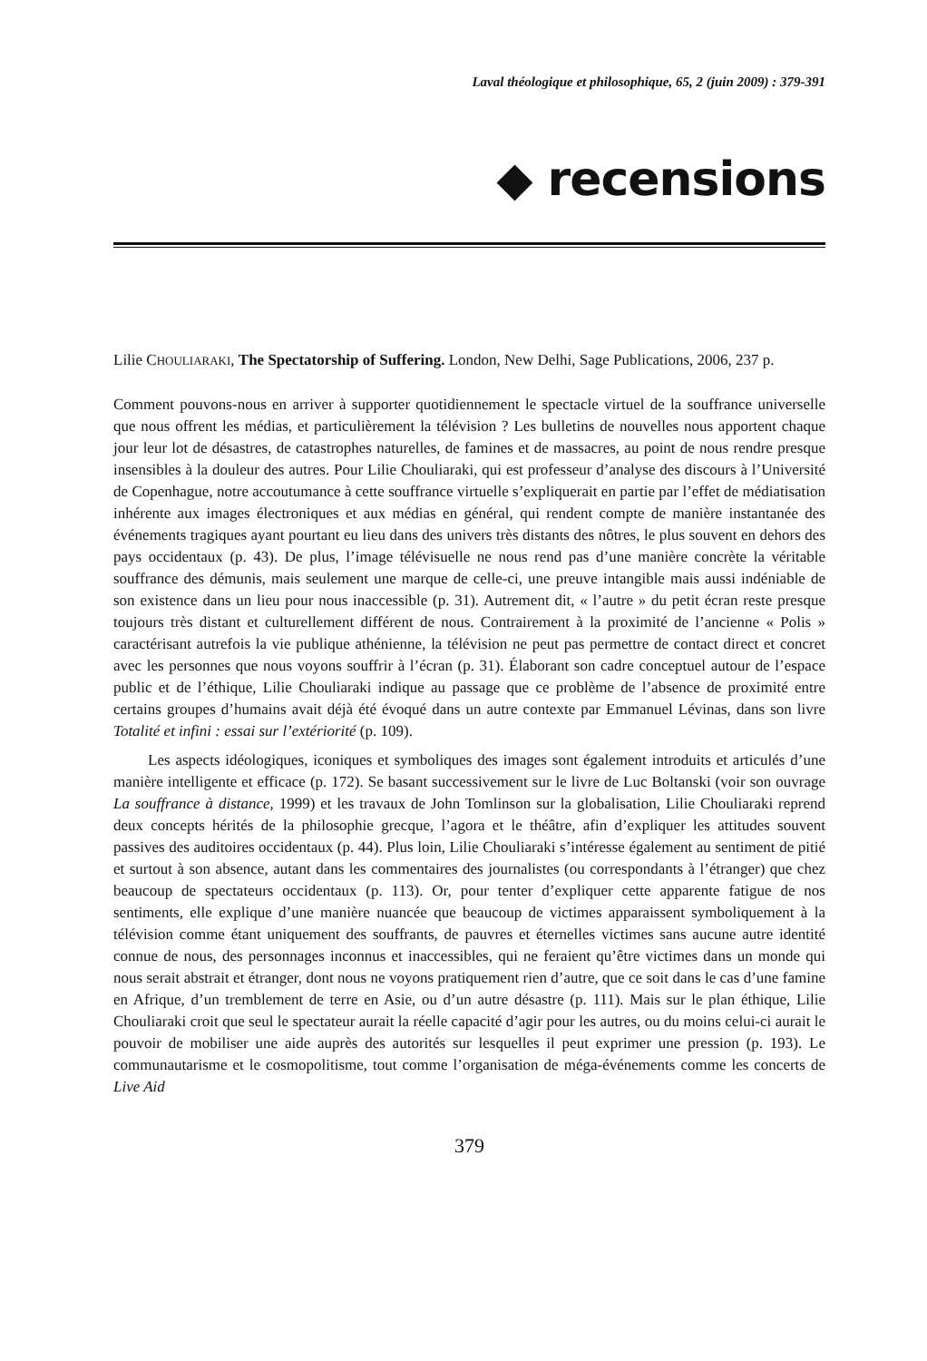Laval théologique et philosophique, 65, 2 (juin 2009) : 379-391
◆ recensions
Lilie CHOULIARAKI, The Spectatorship of Suffering. London, New Delhi, Sage Publications, 2006, 237 p.
Comment pouvons-nous en arriver à supporter quotidiennement le spectacle virtuel de la souffrance universelle que nous offrent les médias, et particulièrement la télévision ? Les bulletins de nouvelles nous apportent chaque jour leur lot de désastres, de catastrophes naturelles, de famines et de massacres, au point de nous rendre presque insensibles à la douleur des autres. Pour Lilie Chouliaraki, qui est professeur d’analyse des discours à l’Université de Copenhague, notre accoutumance à cette souffrance virtuelle s’expliquerait en partie par l’effet de médiatisation inhérente aux images électroniques et aux médias en général, qui rendent compte de manière instantanée des événements tragiques ayant pourtant eu lieu dans des univers très distants des nôtres, le plus souvent en dehors des pays occidentaux (p. 43). De plus, l’image télévisuelle ne nous rend pas d’une manière concrète la véritable souffrance des démunis, mais seulement une marque de celle-ci, une preuve intangible mais aussi indéniable de son existence dans un lieu pour nous inaccessible (p. 31). Autrement dit, « l’autre » du petit écran reste presque toujours très distant et culturellement différent de nous. Contrairement à la proximité de l’ancienne « Polis » caractérisant autrefois la vie publique athénienne, la télévision ne peut pas permettre de contact direct et concret avec les personnes que nous voyons souffrir à l’écran (p. 31). Élaborant son cadre conceptuel autour de l’espace public et de l’éthique, Lilie Chouliaraki indique au passage que ce problème de l’absence de proximité entre certains groupes d’humains avait déjà été évoqué dans un autre contexte par Emmanuel Lévinas, dans son livre Totalité et infini : essai sur l’extériorité (p. 109).
Les aspects idéologiques, iconiques et symboliques des images sont également introduits et articulés d’une manière intelligente et efficace (p. 172). Se basant successivement sur le livre de Luc Boltanski (voir son ouvrage La souffrance à distance, 1999) et les travaux de John Tomlinson sur la globalisation, Lilie Chouliaraki reprend deux concepts hérités de la philosophie grecque, l’agora et le théâtre, afin d’expliquer les attitudes souvent passives des auditoires occidentaux (p. 44). Plus loin, Lilie Chouliaraki s’intéresse également au sentiment de pitié et surtout à son absence, autant dans les commentaires des journalistes (ou correspondants à l’étranger) que chez beaucoup de spectateurs occidentaux (p. 113). Or, pour tenter d’expliquer cette apparente fatigue de nos sentiments, elle explique d’une manière nuancée que beaucoup de victimes apparaissent symboliquement à la télévision comme étant uniquement des souffrants, de pauvres et éternelles victimes sans aucune autre identité connue de nous, des personnages inconnus et inaccessibles, qui ne feraient qu’être victimes dans un monde qui nous serait abstrait et étranger, dont nous ne voyons pratiquement rien d’autre, que ce soit dans le cas d’une famine en Afrique, d’un tremblement de terre en Asie, ou d’un autre désastre (p. 111). Mais sur le plan éthique, Lilie Chouliaraki croit que seul le spectateur aurait la réelle capacité d’agir pour les autres, ou du moins celui-ci aurait le pouvoir de mobiliser une aide auprès des autorités sur lesquelles il peut exprimer une pression (p. 193). Le communautarisme et le cosmopolitisme, tout comme l’organisation de méga-événements comme les concerts de Live Aid
379